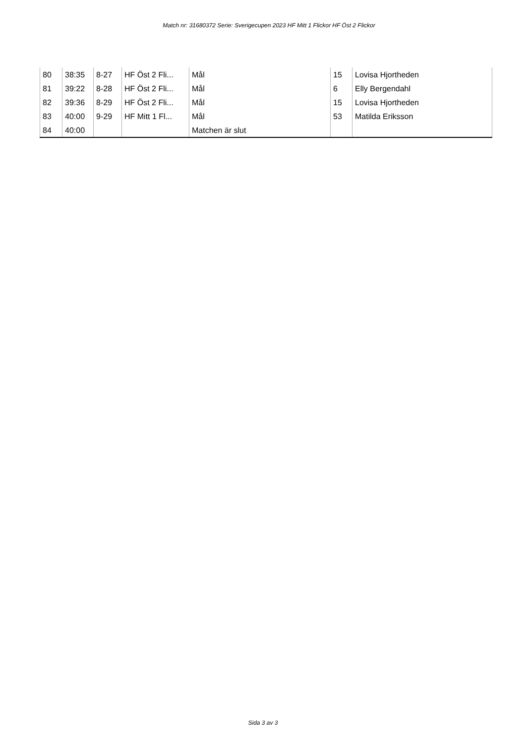Match nr: 31680372 Serie: Sverigecupen 2023 HF Mitt 1 Flickor HF Öst 2 Flickor
| 80 | 38:35 | 8-27 | HF Öst 2 Fli... | Mål | 15 | Lovisa Hjortheden |
| 81 | 39:22 | 8-28 | HF Öst 2 Fli... | Mål | 6 | Elly Bergendahl |
| 82 | 39:36 | 8-29 | HF Öst 2 Fli... | Mål | 15 | Lovisa Hjortheden |
| 83 | 40:00 | 9-29 | HF Mitt 1 Fl... | Mål | 53 | Matilda Eriksson |
| 84 | 40:00 | | | Matchen är slut | | |
Sida 3 av 3